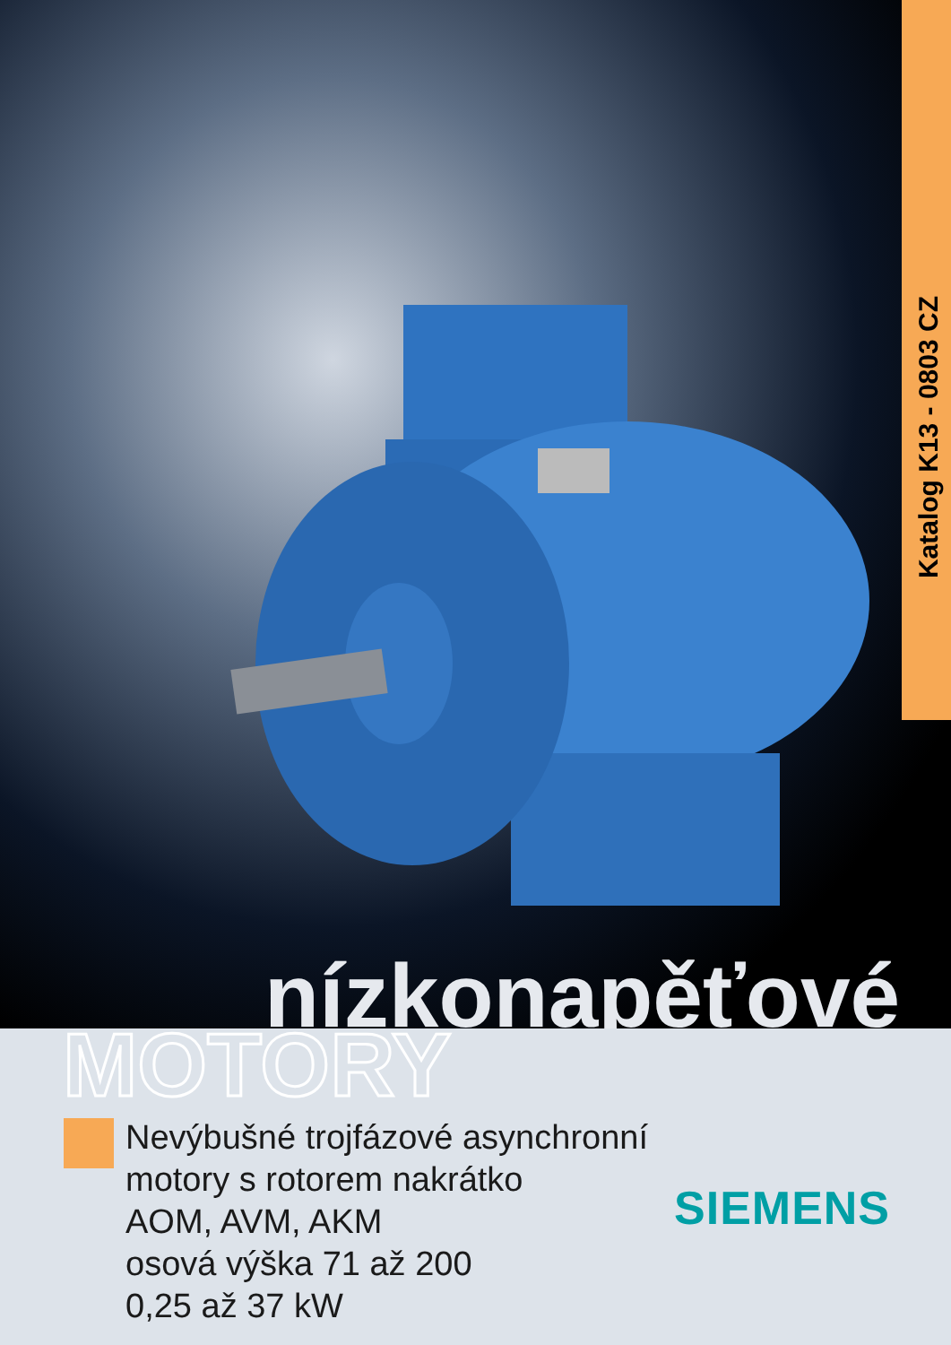Katalog K13 - 0803 CZ
nízkonapěťové
MOTORY
Nevýbušné trojfázové asynchronní
motory s rotorem nakrátko
AOM, AVM, AKM
osová výška 71 až 200
0,25 až 37 kW
SIEMENS